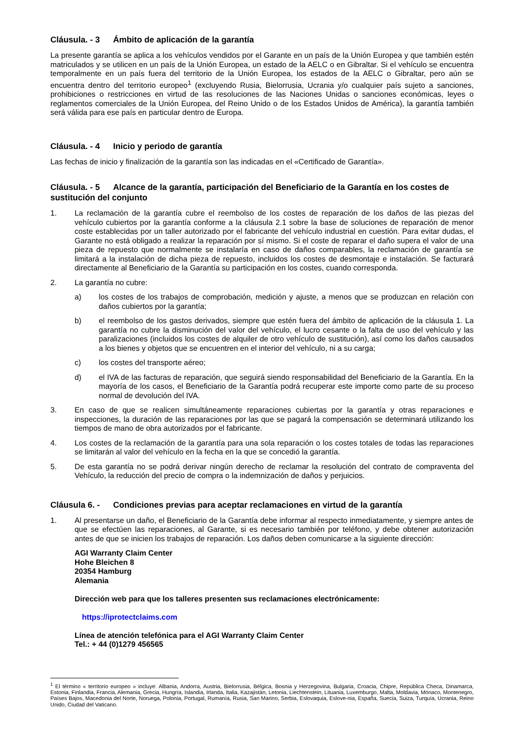Cláusula. - 3 Ámbito de aplicación de la garantía
La presente garantía se aplica a los vehículos vendidos por el Garante en un país de la Unión Europea y que también estén matriculados y se utilicen en un país de la Unión Europea, un estado de la AELC o en Gibraltar. Si el vehículo se encuentra temporalmente en un país fuera del territorio de la Unión Europea, los estados de la AELC o Gibraltar, pero aún se encuentra dentro del territorio europeo<sup>1</sup> (excluyendo Rusia, Bielorrusia, Ucrania y/o cualquier país sujeto a sanciones, prohibiciones o restricciones en virtud de las resoluciones de las Naciones Unidas o sanciones económicas, leyes o reglamentos comerciales de la Unión Europea, del Reino Unido o de los Estados Unidos de América), la garantía también será válida para ese país en particular dentro de Europa.
Cláusula. - 4 Inicio y periodo de garantía
Las fechas de inicio y finalización de la garantía son las indicadas en el «Certificado de Garantía».
Cláusula. - 5 Alcance de la garantía, participación del Beneficiario de la Garantía en los costes de sustitución del conjunto
1. La reclamación de la garantía cubre el reembolso de los costes de reparación de los daños de las piezas del vehículo cubiertos por la garantía conforme a la cláusula 2.1 sobre la base de soluciones de reparación de menor coste establecidas por un taller autorizado por el fabricante del vehículo industrial en cuestión. Para evitar dudas, el Garante no está obligado a realizar la reparación por sí mismo. Si el coste de reparar el daño supera el valor de una pieza de repuesto que normalmente se instalaría en caso de daños comparables, la reclamación de garantía se limitará a la instalación de dicha pieza de repuesto, incluidos los costes de desmontaje e instalación. Se facturará directamente al Beneficiario de la Garantía su participación en los costes, cuando corresponda.
2. La garantía no cubre:
a) los costes de los trabajos de comprobación, medición y ajuste, a menos que se produzcan en relación con daños cubiertos por la garantía;
b) el reembolso de los gastos derivados, siempre que estén fuera del ámbito de aplicación de la cláusula 1. La garantía no cubre la disminución del valor del vehículo, el lucro cesante o la falta de uso del vehículo y las paralizaciones (incluidos los costes de alquiler de otro vehículo de sustitución), así como los daños causados a los bienes y objetos que se encuentren en el interior del vehículo, ni a su carga;
c) los costes del transporte aéreo;
d) el IVA de las facturas de reparación, que seguirá siendo responsabilidad del Beneficiario de la Garantía. En la mayoría de los casos, el Beneficiario de la Garantía podrá recuperar este importe como parte de su proceso normal de devolución del IVA.
3. En caso de que se realicen simultáneamente reparaciones cubiertas por la garantía y otras reparaciones e inspecciones, la duración de las reparaciones por las que se pagará la compensación se determinará utilizando los tiempos de mano de obra autorizados por el fabricante.
4. Los costes de la reclamación de la garantía para una sola reparación o los costes totales de todas las reparaciones se limitarán al valor del vehículo en la fecha en la que se concedió la garantía.
5. De esta garantía no se podrá derivar ningún derecho de reclamar la resolución del contrato de compraventa del Vehículo, la reducción del precio de compra o la indemnización de daños y perjuicios.
Cláusula 6. - Condiciones previas para aceptar reclamaciones en virtud de la garantía
1. Al presentarse un daño, el Beneficiario de la Garantía debe informar al respecto inmediatamente, y siempre antes de que se efectúen las reparaciones, al Garante, si es necesario también por teléfono, y debe obtener autorización antes de que se inicien los trabajos de reparación. Los daños deben comunicarse a la siguiente dirección:
AGI Warranty Claim Center
Hohe Bleichen 8
20354 Hamburg
Alemania
Dirección web para que los talleres presenten sus reclamaciones electrónicamente:
https://iprotectclaims.com
Línea de atención telefónica para el AGI Warranty Claim Center
Tel.: + 44 (0)1279 456565
<sup>1</sup> El término « territorio europeo » incluye: Albania, Andorra, Austria, Bielorrusia, Bélgica, Bosnia y Herzegovina, Bulgaria, Croacia, Chipre, República Checa, Dinamarca, Estonia, Finlandia, Francia, Alemania, Grecia, Hungría, Islandia, Irlanda, Italia, Kazajistán, Letonia, Liechtenstein, Lituania, Luxemburgo, Malta, Moldavia, Mónaco, Montenegro, Países Bajos, Macedonia del Norte, Noruega, Polonia, Portugal, Rumanía, Rusia, San Marino, Serbia, Eslovaquia, Eslove-nia, España, Suecia, Suiza, Turquía, Ucrania, Reino Unido, Ciudad del Vaticano.